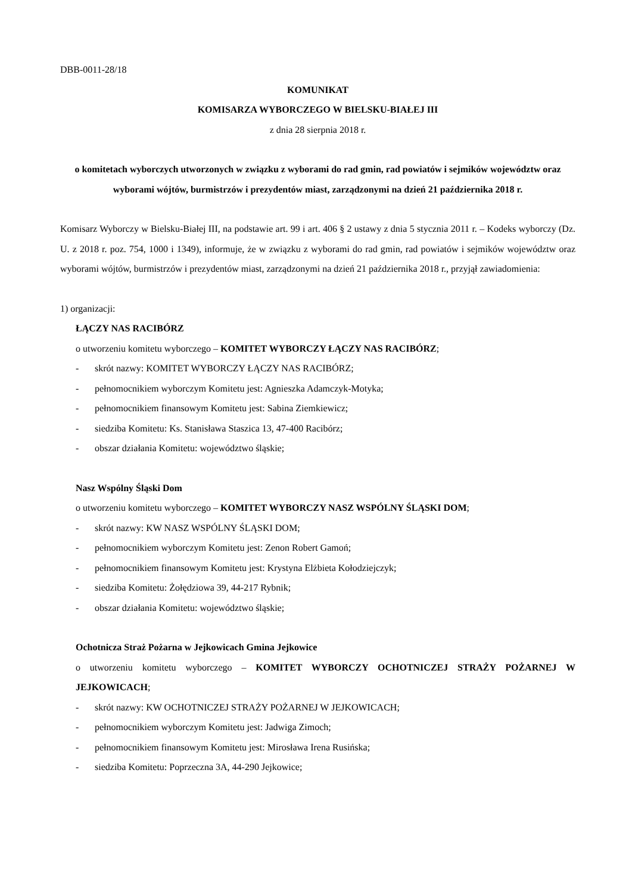DBB-0011-28/18
KOMUNIKAT
KOMISARZA WYBORCZEGO W BIELSKU-BIAŁEJ III
z dnia 28 sierpnia 2018 r.
o komitetach wyborczych utworzonych w związku z wyborami do rad gmin, rad powiatów i sejmików województw oraz wyborami wójtów, burmistrzów i prezydentów miast, zarządzonymi na dzień 21 października 2018 r.
Komisarz Wyborczy w Bielsku-Białej III, na podstawie art. 99 i art. 406 § 2 ustawy z dnia 5 stycznia 2011 r. – Kodeks wyborczy (Dz. U. z 2018 r. poz. 754, 1000 i 1349), informuje, że w związku z wyborami do rad gmin, rad powiatów i sejmików województw oraz wyborami wójtów, burmistrzów i prezydentów miast, zarządzonymi na dzień 21 października 2018 r., przyjął zawiadomienia:
1) organizacji:
ŁĄCZY NAS RACIBÓRZ
o utworzeniu komitetu wyborczego – KOMITET WYBORCZY ŁĄCZY NAS RACIBÓRZ;
- skrót nazwy: KOMITET WYBORCZY ŁĄCZY NAS RACIBÓRZ;
- pełnomocnikiem wyborczym Komitetu jest: Agnieszka Adamczyk-Motyka;
- pełnomocnikiem finansowym Komitetu jest: Sabina Ziemkiewicz;
- siedziba Komitetu: Ks. Stanisława Staszica 13, 47-400 Racibórz;
- obszar działania Komitetu: województwo śląskie;
Nasz Wspólny Śląski Dom
o utworzeniu komitetu wyborczego – KOMITET WYBORCZY NASZ WSPÓLNY ŚLĄSKI DOM;
- skrót nazwy: KW NASZ WSPÓLNY ŚLĄSKI DOM;
- pełnomocnikiem wyborczym Komitetu jest: Zenon Robert Gamoń;
- pełnomocnikiem finansowym Komitetu jest: Krystyna Elżbieta Kołodziejczyk;
- siedziba Komitetu: Żołędziowa 39, 44-217 Rybnik;
- obszar działania Komitetu: województwo śląskie;
Ochotnicza Straż Pożarna w Jejkowicach Gmina Jejkowice
o utworzeniu komitetu wyborczego – KOMITET WYBORCZY OCHOTNICZEJ STRAŻY POŻARNEJ W JEJKOWICACH;
- skrót nazwy: KW OCHOTNICZEJ STRAŻY POŻARNEJ W JEJKOWICACH;
- pełnomocnikiem wyborczym Komitetu jest: Jadwiga Zimoch;
- pełnomocnikiem finansowym Komitetu jest: Mirosława Irena Rusińska;
- siedziba Komitetu: Poprzeczna 3A, 44-290 Jejkowice;